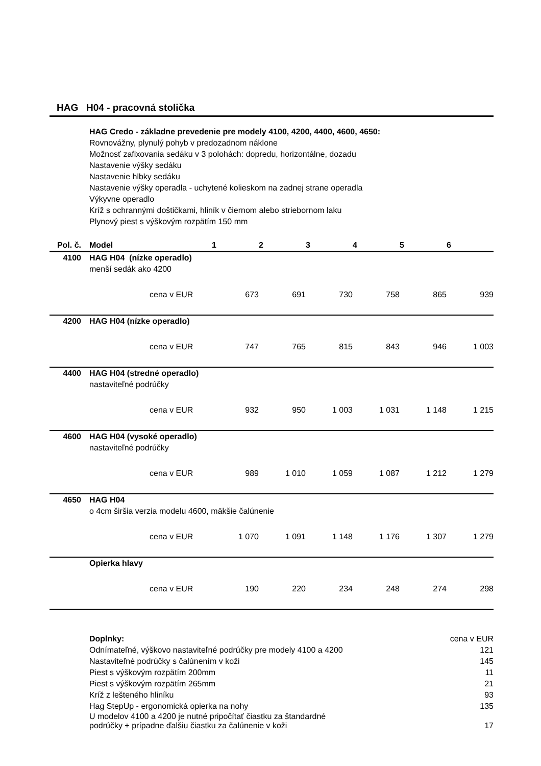HAG H04 - pracovná stolička
HAG Credo - základne prevedenie pre modely 4100, 4200, 4400, 4600, 4650:
Rovnovážny, plynulý pohyb v predozadnom náklone
Možnosť zafixovania sedáku v 3 polohách: dopredu, horizontálne, dozadu
Nastavenie výšky sedáku
Nastavenie hlbky sedáku
Nastavenie výšky operadla - uchytené kolieskom na zadnej strane operadla
Výkyvne operadlo
Kríž s ochrannými doštičkami, hliník v čiernom alebo striebornom laku
Plynový piest s výškovým rozpätím 150 mm
| Pol. č. | Model | | 1 | 2 | 3 | 4 | 5 | 6 |
| --- | --- | --- | --- | --- | --- | --- | --- | --- |
| 4100 | HAG H04 (nízke operadlo) | | | | | | | |
| | menší sedák ako 4200 | | | | | | | |
| | | cena v EUR | 673 | 691 | 730 | 758 | 865 | 939 |
| 4200 | HAG H04 (nízke operadlo) | | | | | | | |
| | | cena v EUR | 747 | 765 | 815 | 843 | 946 | 1 003 |
| 4400 | HAG H04 (stredné operadlo) | | | | | | | |
| | nastaviteľné podrúčky | | | | | | | |
| | | cena v EUR | 932 | 950 | 1 003 | 1 031 | 1 148 | 1 215 |
| 4600 | HAG H04 (vysoké operadlo) | | | | | | | |
| | nastaviteľné podrúčky | | | | | | | |
| | | cena v EUR | 989 | 1 010 | 1 059 | 1 087 | 1 212 | 1 279 |
| 4650 | HAG H04 | | | | | | | |
| | o 4cm širšia verzia modelu 4600, mäkšie čalúnenie | | | | | | | |
| | | cena v EUR | 1 070 | 1 091 | 1 148 | 1 176 | 1 307 | 1 279 |
| | Opierka hlavy | | | | | | | |
| | | cena v EUR | 190 | 220 | 234 | 248 | 274 | 298 |
| Doplnky: | cena v EUR |
| Odnímateľné, výškovo nastaviteľné podrúčky pre modely 4100 a 4200 | 121 |
| Nastaviteľné podrúčky s čalúnením v koži | 145 |
| Piest s výškovým rozpätím 200mm | 11 |
| Piest s výškovým rozpätím 265mm | 21 |
| Kríž z lešteného hliníku | 93 |
| Hag StepUp - ergonomická opierka na nohy | 135 |
| U modelov 4100 a 4200 je nutné pripočítať čiastku za štandardné podrúčky + prípadne ďalšiu čiastku za čalúnenie v koži | 17 |